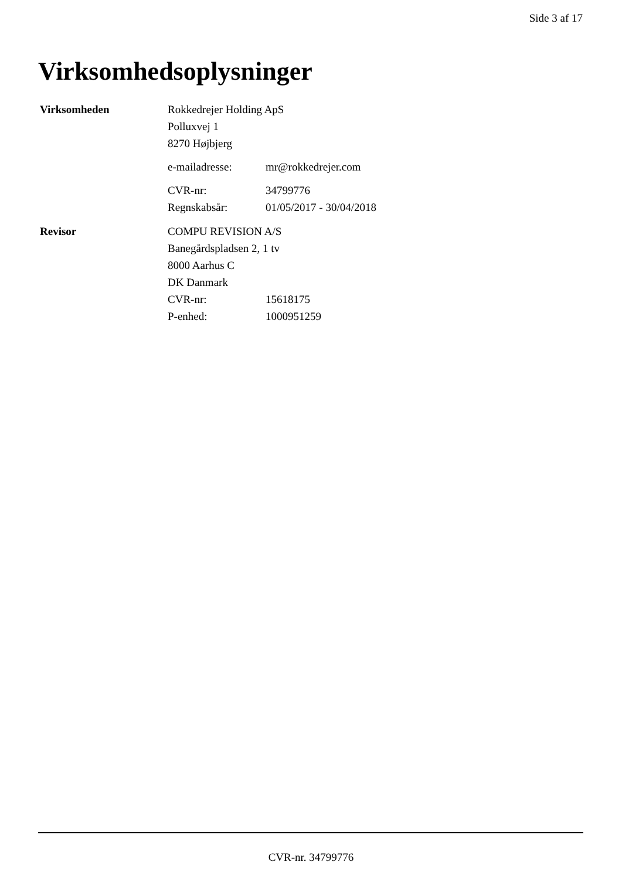Side 3 af 17
Virksomhedsoplysninger
Virksomheden Rokkedrejer Holding ApS
Polluxvej 1
8270 Højbjerg
e-mailadresse: mr@rokkedrejer.com
CVR-nr: 34799776
Regnskabsår: 01/05/2017 - 30/04/2018
Revisor COMPU REVISION A/S
Banegårdspladsen 2, 1 tv
8000 Aarhus C
DK Danmark
CVR-nr: 15618175
P-enhed: 1000951259
CVR-nr. 34799776